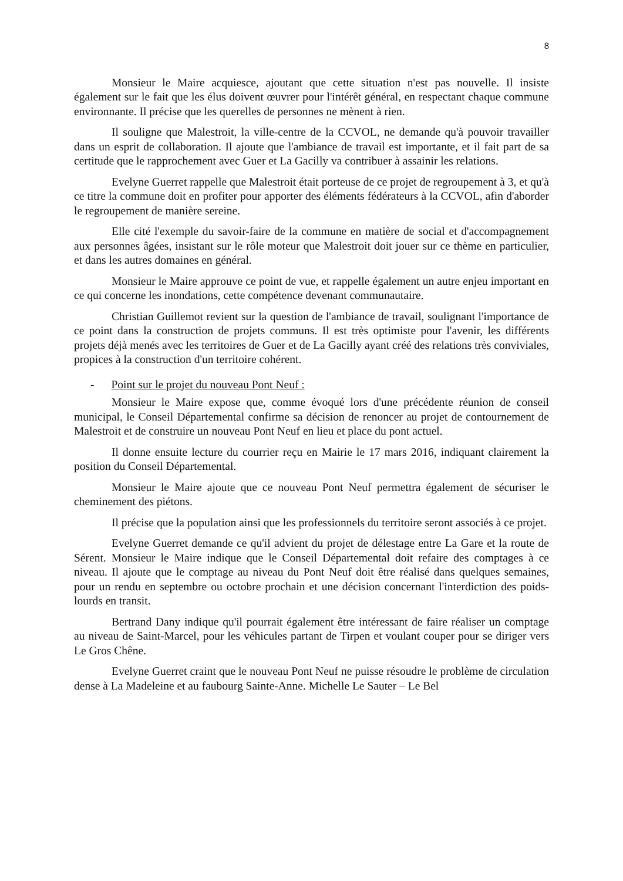8
Monsieur le Maire acquiesce, ajoutant que cette situation n'est pas nouvelle. Il insiste également sur le fait que les élus doivent œuvrer pour l'intérêt général, en respectant chaque commune environnante. Il précise que les querelles de personnes ne mènent à rien.
Il souligne que Malestroit, la ville-centre de la CCVOL, ne demande qu'à pouvoir travailler dans un esprit de collaboration. Il ajoute que l'ambiance de travail est importante, et il fait part de sa certitude que le rapprochement avec Guer et La Gacilly va contribuer à assainir les relations.
Evelyne Guerret rappelle que Malestroit était porteuse de ce projet de regroupement à 3, et qu'à ce titre la commune doit en profiter pour apporter des éléments fédérateurs à la CCVOL, afin d'aborder le regroupement de manière sereine.
Elle cité l'exemple du savoir-faire de la commune en matière de social et d'accompagnement aux personnes âgées, insistant sur le rôle moteur que Malestroit doit jouer sur ce thème en particulier, et dans les autres domaines en général.
Monsieur le Maire approuve ce point de vue, et rappelle également un autre enjeu important en ce qui concerne les inondations, cette compétence devenant communautaire.
Christian Guillemot revient sur la question de l'ambiance de travail, soulignant l'importance de ce point dans la construction de projets communs. Il est très optimiste pour l'avenir, les différents projets déjà menés avec les territoires de Guer et de La Gacilly ayant créé des relations très conviviales, propices à la construction d'un territoire cohérent.
- Point sur le projet du nouveau Pont Neuf :
Monsieur le Maire expose que, comme évoqué lors d'une précédente réunion de conseil municipal, le Conseil Départemental confirme sa décision de renoncer au projet de contournement de Malestroit et de construire un nouveau Pont Neuf en lieu et place du pont actuel.
Il donne ensuite lecture du courrier reçu en Mairie le 17 mars 2016, indiquant clairement la position du Conseil Départemental.
Monsieur le Maire ajoute que ce nouveau Pont Neuf permettra également de sécuriser le cheminement des piétons.
Il précise que la population ainsi que les professionnels du territoire seront associés à ce projet.
Evelyne Guerret demande ce qu'il advient du projet de délestage entre La Gare et la route de Sérent. Monsieur le Maire indique que le Conseil Départemental doit refaire des comptages à ce niveau. Il ajoute que le comptage au niveau du Pont Neuf doit être réalisé dans quelques semaines, pour un rendu en septembre ou octobre prochain et une décision concernant l'interdiction des poids-lourds en transit.
Bertrand Dany indique qu'il pourrait également être intéressant de faire réaliser un comptage au niveau de Saint-Marcel, pour les véhicules partant de Tirpen et voulant couper pour se diriger vers Le Gros Chêne.
Evelyne Guerret craint que le nouveau Pont Neuf ne puisse résoudre le problème de circulation dense à La Madeleine et au faubourg Sainte-Anne. Michelle Le Sauter – Le Bel